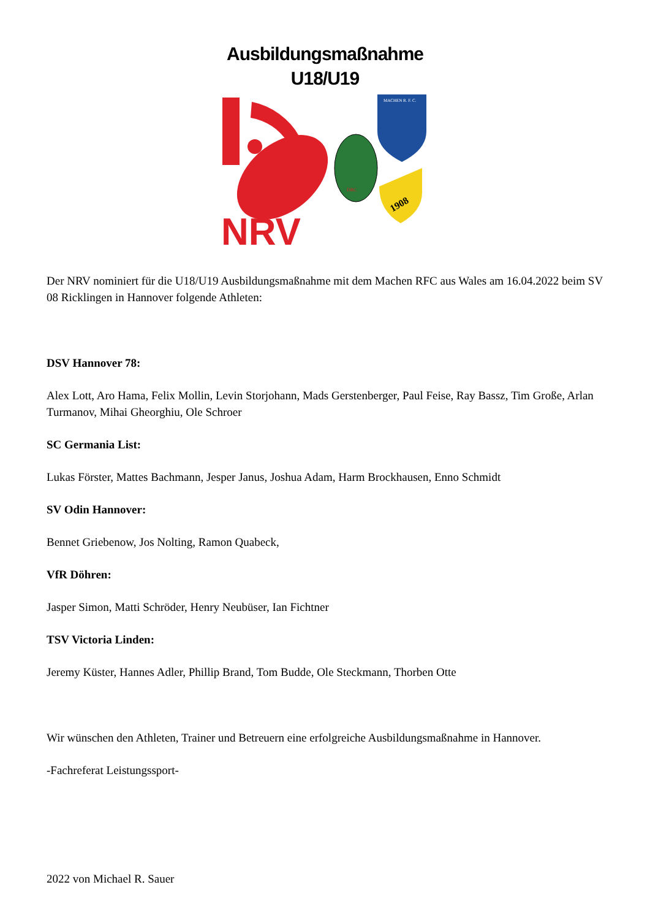Ausbildungsmaßnahme
U18/U19
NRV
DRC
MACHEN R. F. C.
1908
Der NRV nominiert für die U18/U19 Ausbildungsmaßnahme mit dem Machen RFC aus Wales am 16.04.2022 beim SV 08 Ricklingen in Hannover folgende Athleten:
DSV Hannover 78:
Alex Lott, Aro Hama, Felix Mollin, Levin Storjohann, Mads Gerstenberger, Paul Feise, Ray Bassz, Tim Große, Arlan Turmanov, Mihai Gheorghiu, Ole Schroer
SC Germania List:
Lukas Förster, Mattes Bachmann, Jesper Janus, Joshua Adam, Harm Brockhausen, Enno Schmidt
SV Odin Hannover:
Bennet Griebenow, Jos Nolting, Ramon Quabeck,
VfR Döhren:
Jasper Simon, Matti Schröder, Henry Neubüser, Ian Fichtner
TSV Victoria Linden:
Jeremy Küster, Hannes Adler, Phillip Brand, Tom Budde, Ole Steckmann, Thorben Otte
Wir wünschen den Athleten, Trainer und Betreuern eine erfolgreiche Ausbildungsmaßnahme in Hannover.
-Fachreferat Leistungssport-
2022 von Michael R. Sauer